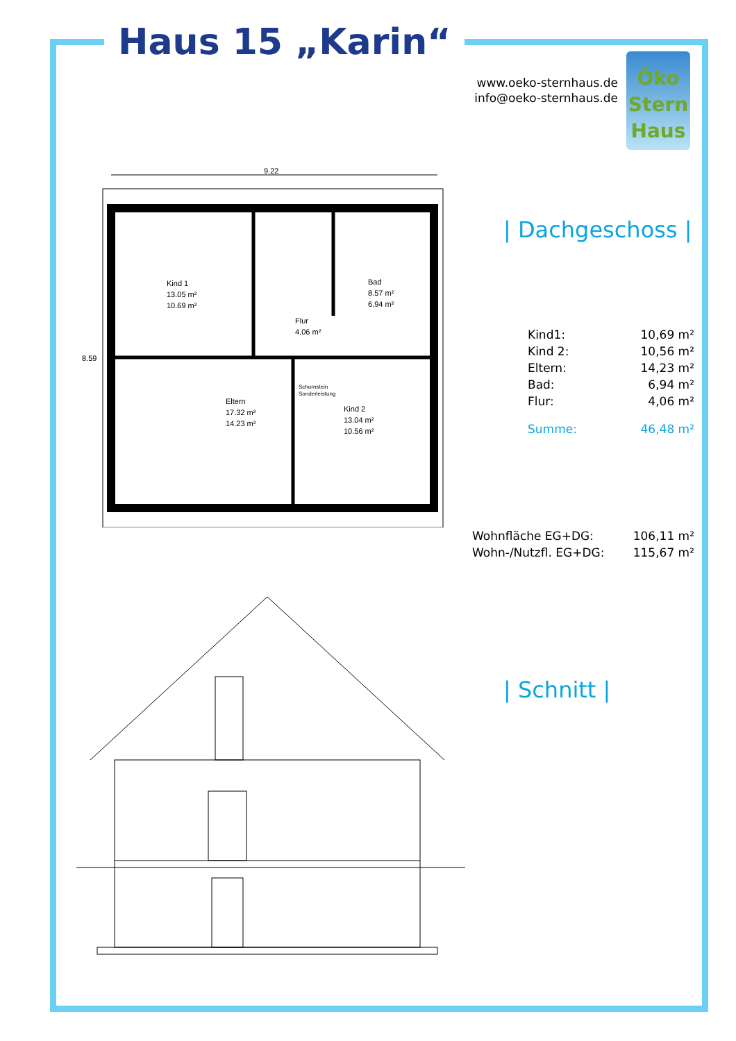Haus 15 „Karin“
www.oeko-sternhaus.de
info@oeko-sternhaus.de
Öko
Stern
Haus
9.22
Kind 1
13.05 m²
10.69 m²
Bad
8.57 m²
6.94 m²
Flur
4.06 m²
Schornstein
Sonderleistung
Eltern
17.32 m²
14.23 m²
Kind 2
13.04 m²
10.56 m²
8.59
| Dachgeschoss |
| Kind1: | 10,69 m² |
| Kind 2: | 10,56 m² |
| Eltern: | 14,23 m² |
| Bad: | 6,94 m² |
| Flur: | 4,06 m² |
| Summe: | 46,48 m² |
| Wohnfläche EG+DG: | 106,11 m² |
| Wohn-/Nutzfl. EG+DG: | 115,67 m² |
| Schnitt |